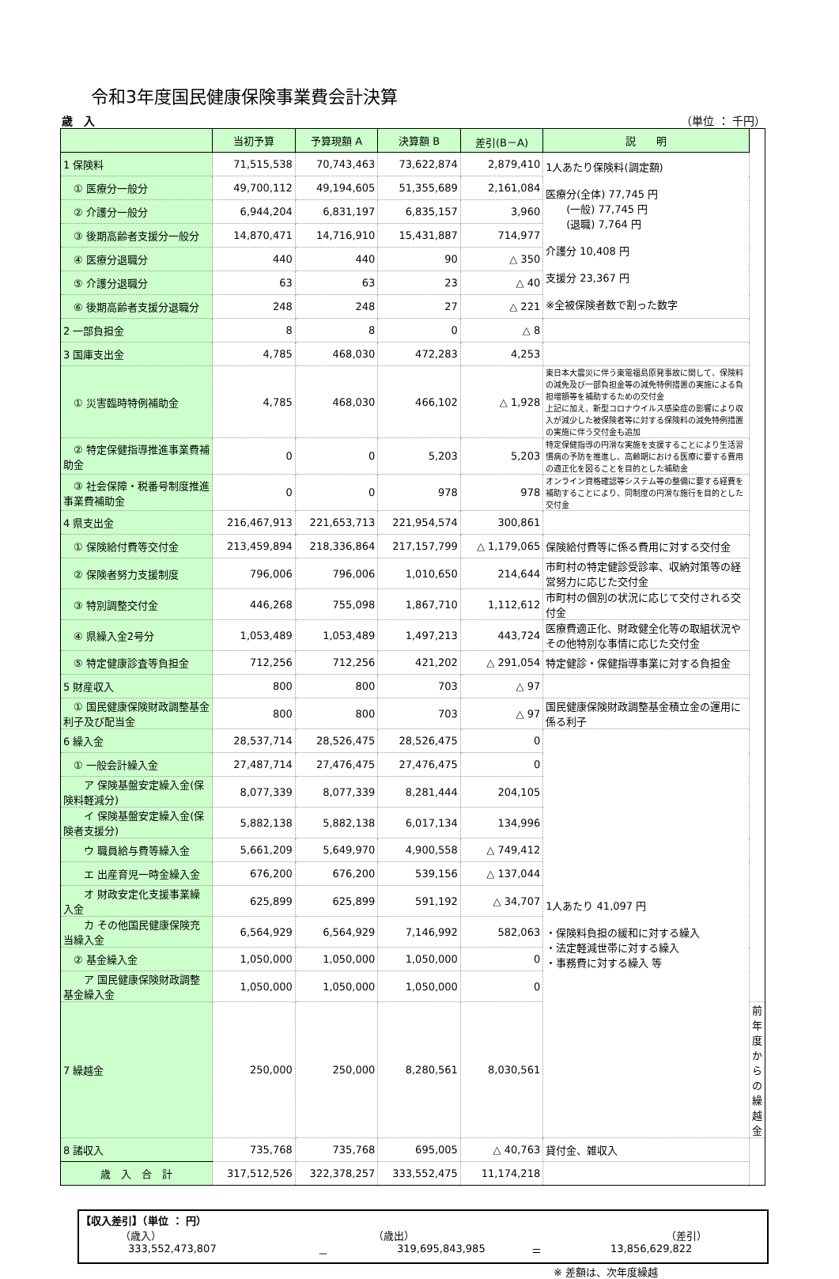令和3年度国民健康保険事業費会計決算
歳　入 （単位 ： 千円）
| | 当初予算 | 予算現額 A | 決算額 B | 差引(B－A) | 説 明 | |
| --- | --- | --- | --- | --- | --- | --- |
| 1 保険料 | 71,515,538 | 70,743,463 | 73,622,874 | 2,879,410 | 1人あたり保険料(調定額) 医療分(全体) 77,745 円 (一般) 77,745 円 (退職) 7,764 円 介護分 10,408 円 支援分 23,367 円 ※全被保険者数で割った数字 | |
| ① 医療分一般分 | 49,700,112 | 49,194,605 | 51,355,689 | 2,161,084 | | |
| ② 介護分一般分 | 6,944,204 | 6,831,197 | 6,835,157 | 3,960 | | |
| ③ 後期高齢者支援分一般分 | 14,870,471 | 14,716,910 | 15,431,887 | 714,977 | | |
| ④ 医療分退職分 | 440 | 440 | 90 | △ 350 | | |
| ⑤ 介護分退職分 | 63 | 63 | 23 | △ 40 | | |
| ⑥ 後期高齢者支援分退職分 | 248 | 248 | 27 | △ 221 | | |
| 2 一部負担金 | 8 | 8 | 0 | △ 8 | | |
| 3 国庫支出金 | 4,785 | 468,030 | 472,283 | 4,253 | | |
| ① 災害臨時特例補助金 | 4,785 | 468,030 | 466,102 | △ 1,928 | 東日本大震災に伴う東電福島原発事故に関して、保険料の減免及び一部負担金等の減免特例措置の実施による負担増額等を補助するための交付金 上記に加え、新型コロナウイルス感染症の影響により収入が減少した被保険者等に対する保険料の減免特例措置の実施に伴う交付金も追加 | |
| ② 特定保健指導推進事業費補助金 | 0 | 0 | 5,203 | 5,203 | 特定保健指導の円滑な実施を支援することにより生活習慣病の予防を推進し、高齢期における医療に要する費用の適正化を図ることを目的とした補助金 | |
| ③ 社会保障・税番号制度推進事業費補助金 | 0 | 0 | 978 | 978 | オンライン資格確認等システム等の整備に要する経費を補助することにより、同制度の円滑な施行を目的とした交付金 | |
| 4 県支出金 | 216,467,913 | 221,653,713 | 221,954,574 | 300,861 | | |
| ① 保険給付費等交付金 | 213,459,894 | 218,336,864 | 217,157,799 | △ 1,179,065 | 保険給付費等に係る費用に対する交付金 | |
| ② 保険者努力支援制度 | 796,006 | 796,006 | 1,010,650 | 214,644 | 市町村の特定健診受診率、収納対策等の経営努力に応じた交付金 | |
| ③ 特別調整交付金 | 446,268 | 755,098 | 1,867,710 | 1,112,612 | 市町村の個別の状況に応じて交付される交付金 | |
| ④ 県繰入金2号分 | 1,053,489 | 1,053,489 | 1,497,213 | 443,724 | 医療費適正化、財政健全化等の取組状況やその他特別な事情に応じた交付金 | |
| ⑤ 特定健康診査等負担金 | 712,256 | 712,256 | 421,202 | △ 291,054 | 特定健診・保健指導事業に対する負担金 | |
| 5 財産収入 | 800 | 800 | 703 | △ 97 | | |
| ① 国民健康保険財政調整基金利子及び配当金 | 800 | 800 | 703 | △ 97 | 国民健康保険財政調整基金積立金の運用に係る利子 | |
| 6 繰入金 | 28,537,714 | 28,526,475 | 28,526,475 | 0 | 1人あたり 41,097 円 ・保険料負担の緩和に対する繰入 ・法定軽減世帯に対する繰入 ・事務費に対する繰入 等 | |
| ① 一般会計繰入金 | 27,487,714 | 27,476,475 | 27,476,475 | 0 | | |
| ア 保険基盤安定繰入金(保険料軽減分) | 8,077,339 | 8,077,339 | 8,281,444 | 204,105 | | |
| イ 保険基盤安定繰入金(保険者支援分) | 5,882,138 | 5,882,138 | 6,017,134 | 134,996 | | |
| ウ 職員給与費等繰入金 | 5,661,209 | 5,649,970 | 4,900,558 | △ 749,412 | | |
| エ 出産育児一時金繰入金 | 676,200 | 676,200 | 539,156 | △ 137,044 | | |
| オ 財政安定化支援事業繰入金 | 625,899 | 625,899 | 591,192 | △ 34,707 | | |
| カ その他国民健康保険充当繰入金 | 6,564,929 | 6,564,929 | 7,146,992 | 582,063 | | |
| ② 基金繰入金 | 1,050,000 | 1,050,000 | 1,050,000 | 0 | | |
| ア 国民健康保険財政調整基金繰入金 | 1,050,000 | 1,050,000 | 1,050,000 | 0 | | |
| 7 繰越金 | 250,000 | 250,000 | 8,280,561 | 8,030,561 | | 前年度からの繰越金 |
| 8 諸収入 | 735,768 | 735,768 | 695,005 | △ 40,763 | 貸付金、雑収入 | |
| 歳 入 合 計 | 317,512,526 | 322,378,257 | 333,552,475 | 11,174,218 | | |
【収入差引】（単位 ： 円）
（歳入） （歳出） （差引）
333,552,473,807 － 319,695,843,985 ＝ 13,856,629,822
※ 差額は、次年度繰越